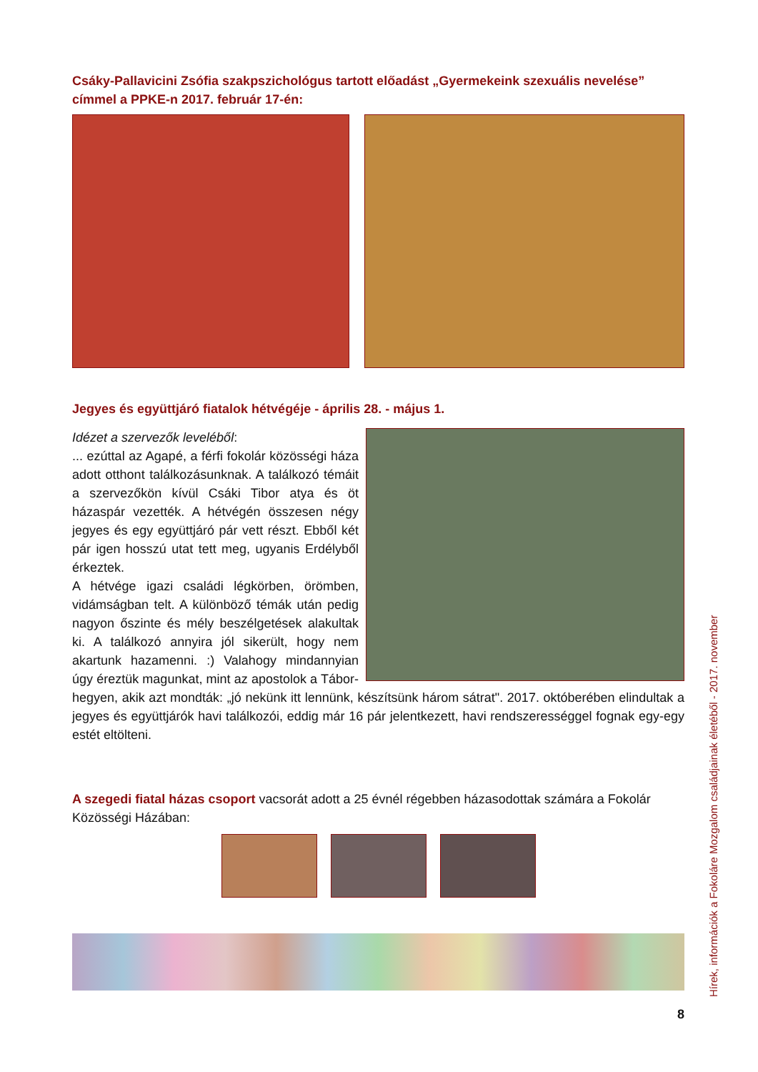Csáky-Pallavicini Zsófia szakpszichológus tartott előadást „Gyermekeink szexuális nevelése” címmel a PPKE-n 2017. február 17-én:
Jegyes és együttjáró fiatalok hétvégéje - április 28. - május 1.
Idézet a szervezők leveléből:
... ezúttal az Agapé, a férfi fokolár közösségi háza adott otthont találkozásunknak. A találkozó témáit a szervezőkön kívül Csáki Tibor atya és öt házaspár vezették. A hétvégén összesen négy jegyes és egy együttjáró pár vett részt. Ebből két pár igen hosszú utat tett meg, ugyanis Erdélyből érkeztek.
A hétvége igazi családi légkörben, örömben, vidámságban telt. A különböző témák után pedig nagyon őszinte és mély beszélgetések alakultak ki. A találkozó annyira jól sikerült, hogy nem akartunk hazamenni. :) Valahogy mindannyian úgy éreztük magunkat, mint az apostolok a Tábor-hegyen, akik azt mondták: „jó nekünk itt lennünk, készítsünk három sátrat". 2017. októberében elindultak a jegyes és együttjárók havi találkozói, eddig már 16 pár jelentkezett, havi rendszerességgel fognak egy-egy estét eltölteni.
A szegedi fiatal házas csoport vacsorát adott a 25 évnél régebben házasodottak számára a Fokolár Közösségi Házában:
8
Hírek, információk a Fokoláre Mozgalom családjainak életéből - 2017. november